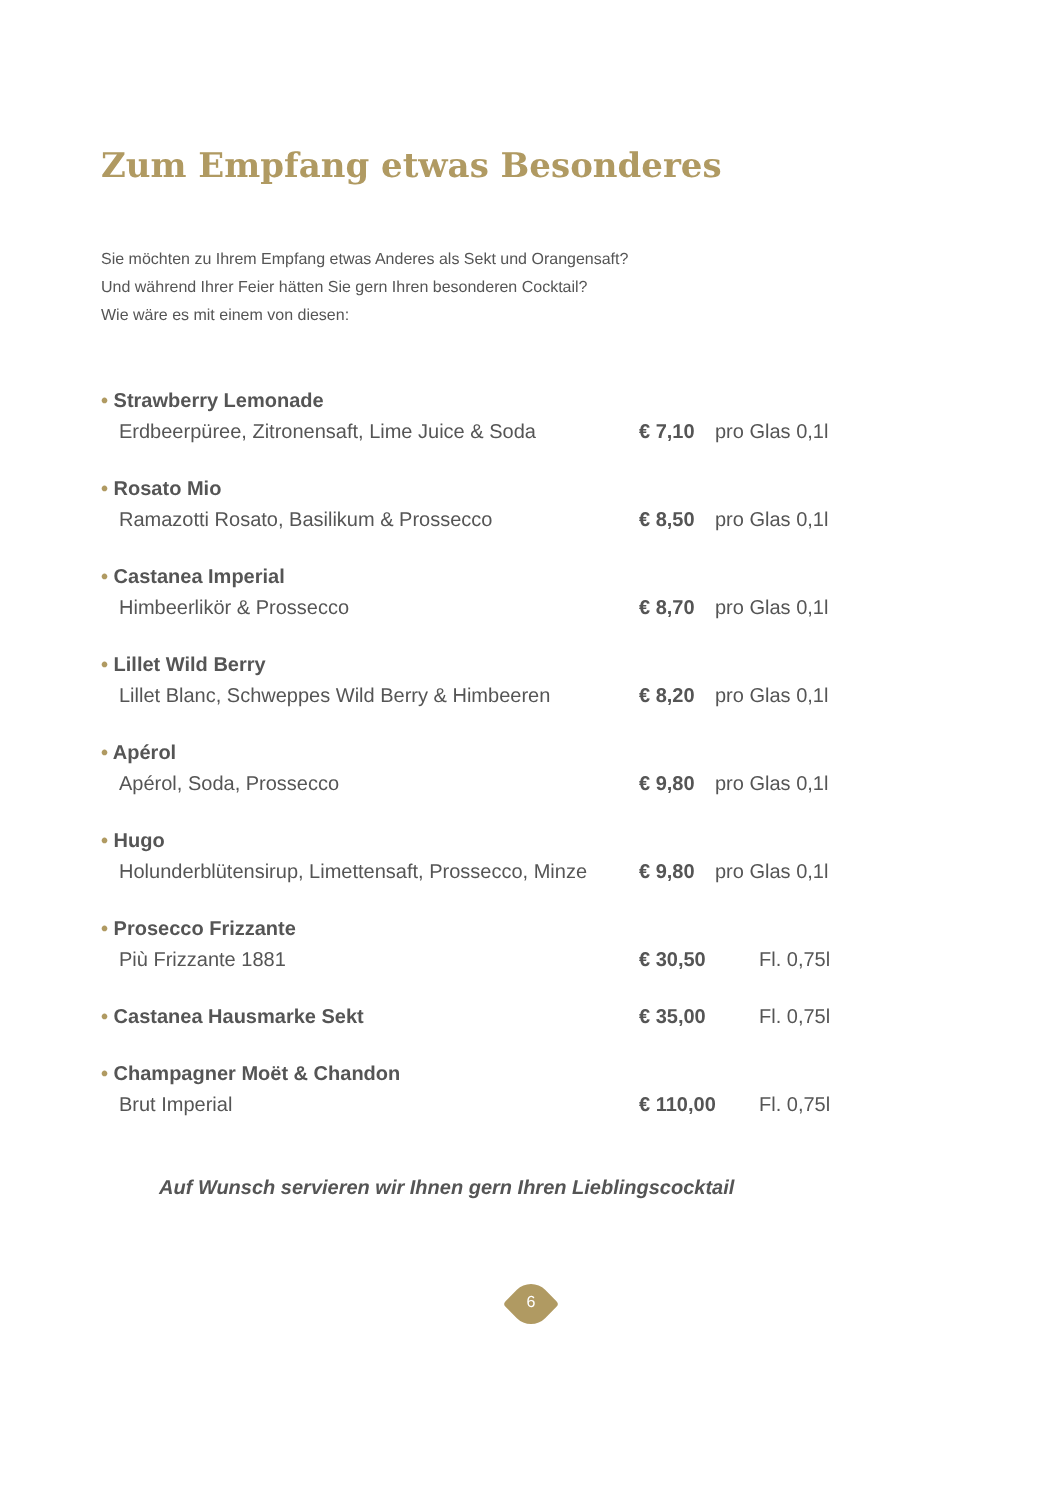Zum Empfang etwas Besonderes
Sie möchten zu Ihrem Empfang etwas Anderes als Sekt und Orangensaft?
Und während Ihrer Feier hätten Sie gern Ihren besonderen Cocktail?
Wie wäre es mit einem von diesen:
• Strawberry Lemonade
Erdbeerpüree, Zitronensaft, Lime Juice & Soda € 7,10 pro Glas 0,1l
• Rosato Mio
Ramazotti Rosato, Basilikum & Prossecco € 8,50 pro Glas 0,1l
• Castanea Imperial
Himbeerlikör & Prossecco € 8,70 pro Glas 0,1l
• Lillet Wild Berry
Lillet Blanc, Schweppes Wild Berry & Himbeeren € 8,20 pro Glas 0,1l
• Apérol
Apérol, Soda, Prossecco € 9,80 pro Glas 0,1l
• Hugo
Holunderblütensirup, Limettensaft, Prossecco, Minze € 9,80 pro Glas 0,1l
• Prosecco Frizzante
Più Frizzante 1881 € 30,50 Fl. 0,75l
• Castanea Hausmarke Sekt € 35,00 Fl. 0,75l
• Champagner Moët & Chandon
Brut Imperial € 110,00 Fl. 0,75l
Auf Wunsch servieren wir Ihnen gern Ihren Lieblingscocktail
6